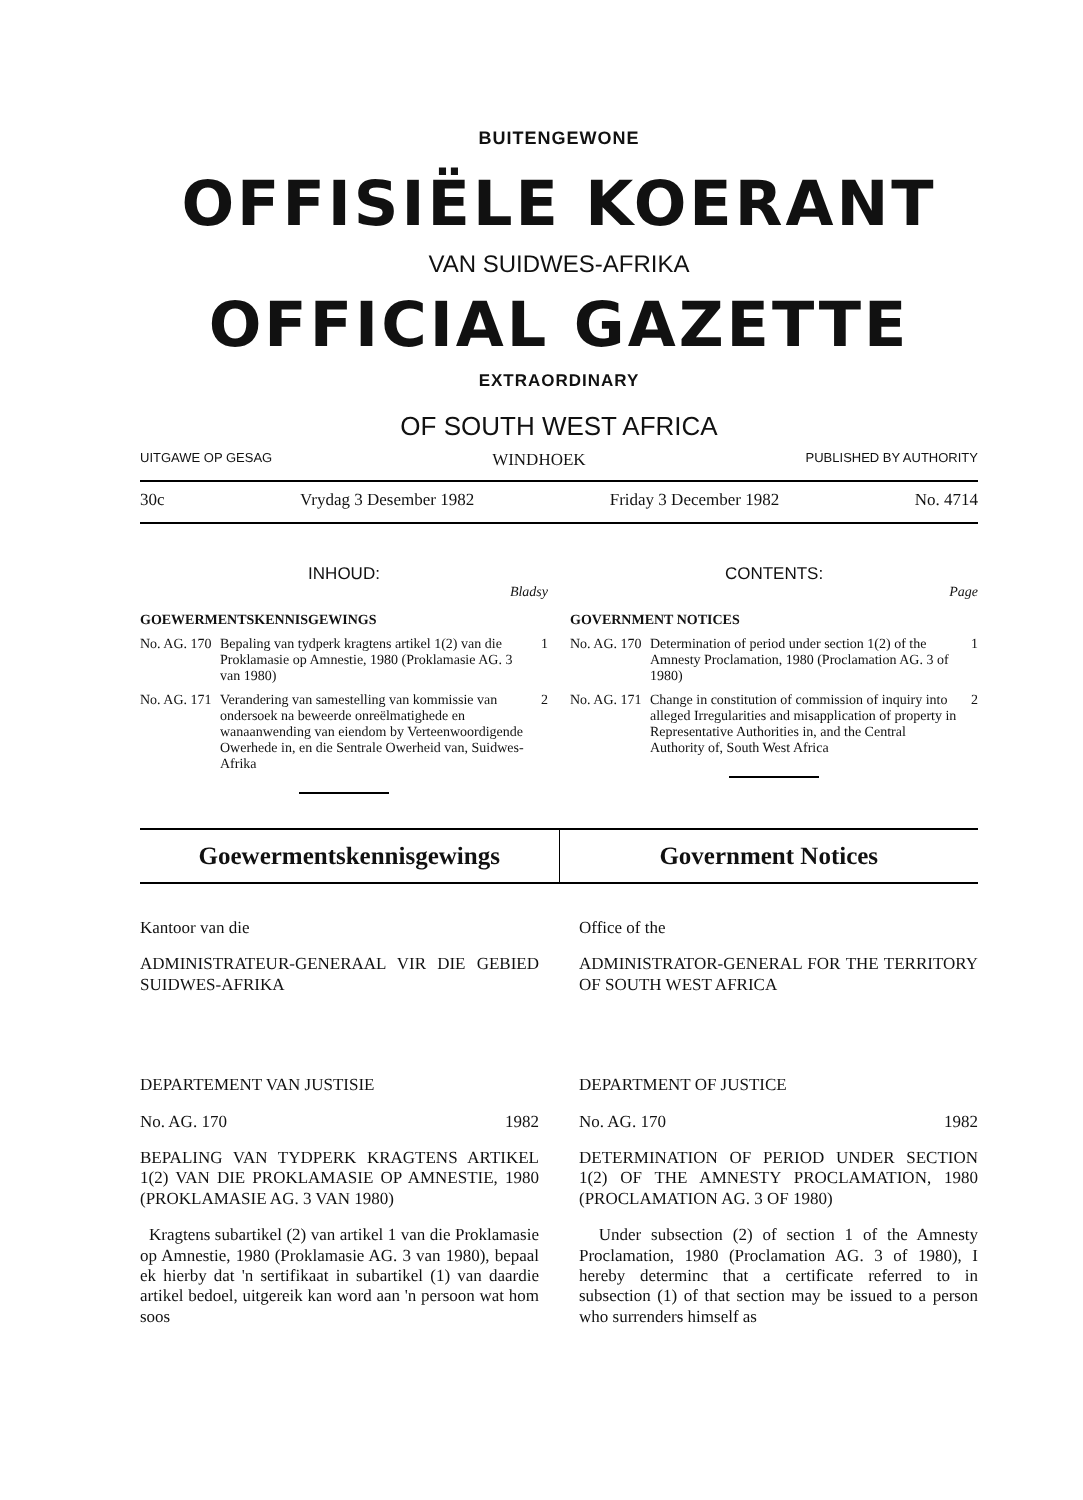BUITENGEWONE
OFFISIËLE KOERANT
VAN SUIDWES-AFRIKA
OFFICIAL GAZETTE
EXTRAORDINARY
OF SOUTH WEST AFRICA
UITGAWE OP GESAG WINDHOEK PUBLISHED BY AUTHORITY
30c Vrydag 3 Desember 1982 Friday 3 December 1982 No. 4714
INHOUD:
Bladsy
GOEWERMENTSKENNISGEWINGS
No. AG. 170 Bepaling van tydperk kragtens artikel 1(2) van die Proklamasie op Amnestie, 1980 (Proklamasie AG. 3 van 1980) 1
No. AG. 171 Verandering van samestelling van kommissie van ondersoek na beweerde onreëlmatighede en wanaanwending van eiendom by Verteenwoordigende Owerhede in, en die Sentrale Owerheid van, Suidwes-Afrika 2
CONTENTS:
Page
GOVERNMENT NOTICES
No. AG. 170 Determination of period under section 1(2) of the Amnesty Proclamation, 1980 (Proclamation AG. 3 of 1980) 1
No. AG. 171 Change in constitution of commission of inquiry into alleged Irregularities and misapplication of property in Representative Authorities in, and the Central Authority of, South West Africa 2
Goewermentskennisgewings Government Notices
Kantoor van die
ADMINISTRATEUR-GENERAAL VIR DIE GEBIED SUIDWES-AFRIKA
DEPARTEMENT VAN JUSTISIE
No. AG. 170 1982
BEPALING VAN TYDPERK KRAGTENS ARTIKEL 1(2) VAN DIE PROKLAMASIE OP AMNESTIE, 1980 (PROKLAMASIE AG. 3 VAN 1980)
Kragtens subartikel (2) van artikel 1 van die Proklamasie op Amnestie, 1980 (Proklamasie AG. 3 van 1980), bepaal ek hierby dat 'n sertifikaat in subartikel (1) van daardie artikel bedoel, uitgereik kan word aan 'n persoon wat hom soos
Office of the
ADMINISTRATOR-GENERAL FOR THE TERRITORY OF SOUTH WEST AFRICA
DEPARTMENT OF JUSTICE
No. AG. 170 1982
DETERMINATION OF PERIOD UNDER SECTION 1(2) OF THE AMNESTY PROCLAMATION, 1980 (PROCLAMATION AG. 3 OF 1980)
Under subsection (2) of section 1 of the Amnesty Proclamation, 1980 (Proclamation AG. 3 of 1980), I hereby determinc that a certificate referred to in subsection (1) of that section may be issued to a person who surrenders himself as